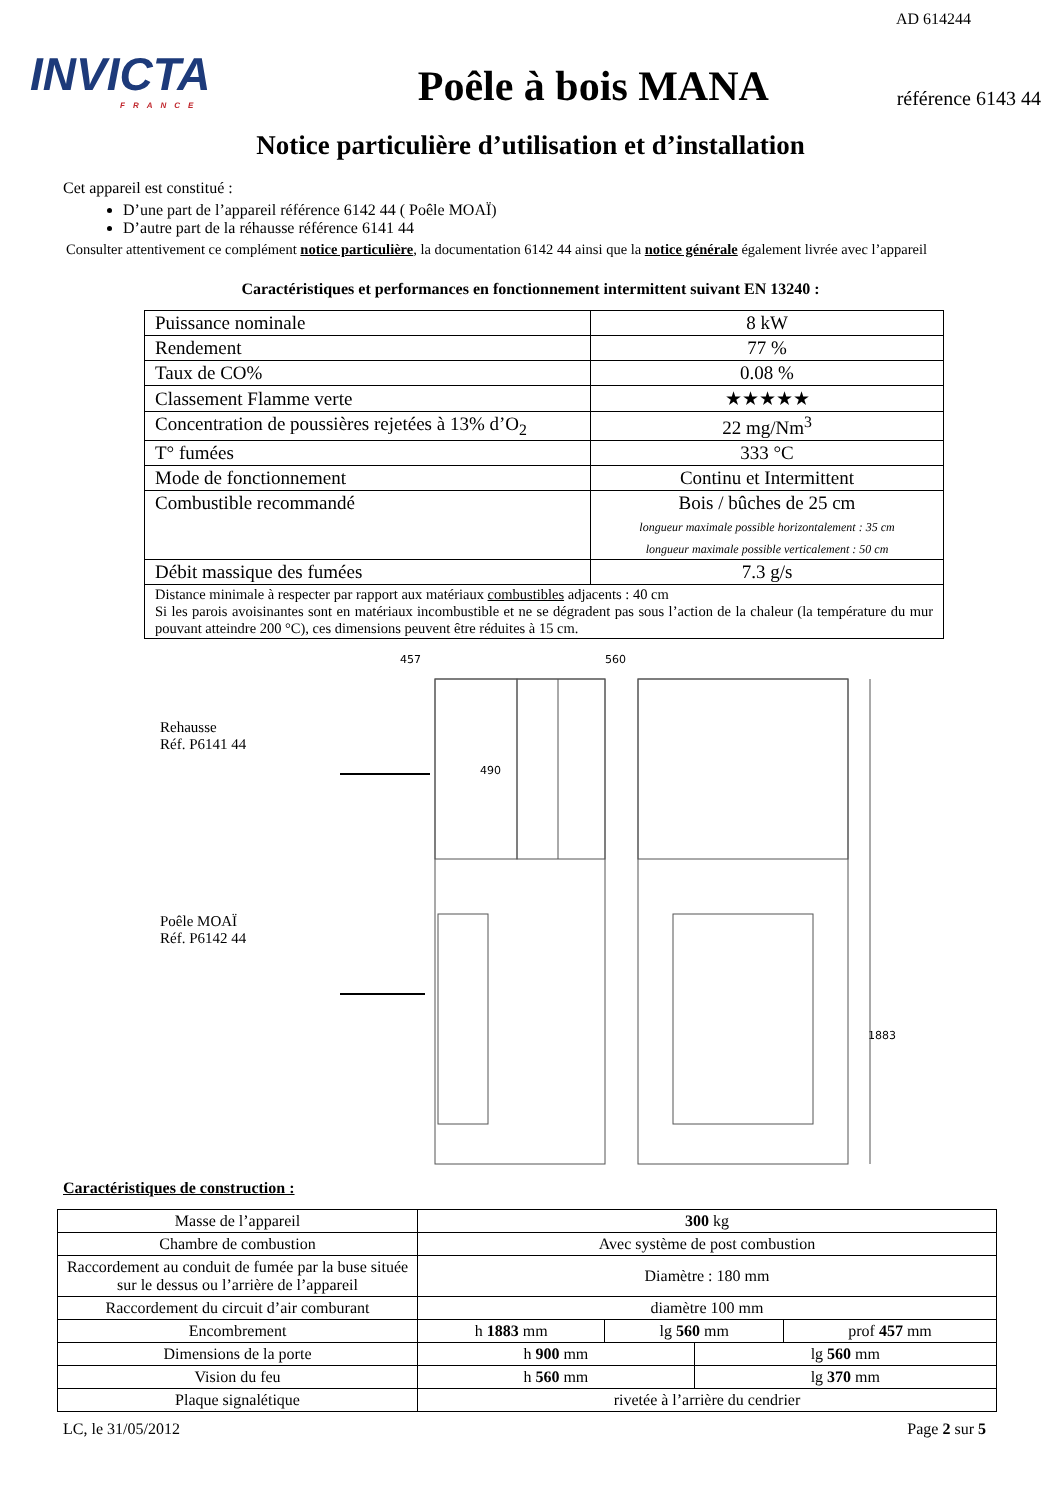AD 614244
INVICTA
FRANCE
Poêle à bois MANA
référence 6143 44
Notice particulière d’utilisation et d’installation
Cet appareil est constitué :
D’une part de l’appareil référence 6142 44 ( Poêle MOAÏ)
D’autre part de la réhausse référence 6141 44
Consulter attentivement ce complément notice particulière, la documentation 6142 44 ainsi que la notice générale également livrée avec l’appareil
Caractéristiques et performances en fonctionnement intermittent suivant EN 13240 :
| Puissance nominale | 8 kW |
| Rendement | 77 % |
| Taux de CO% | 0.08 % |
| Classement Flamme verte | ★★★★★ |
| Concentration de poussières rejetées à 13% d’O<sub>2</sub> | 22 mg/Nm<sup>3</sup> |
| T° fumées | 333 °C |
| Mode de fonctionnement | Continu et Intermittent |
| Combustible recommandé | Bois / bûches de 25 cm longueur maximale possible horizontalement : 35 cm longueur maximale possible verticalement : 50 cm |
| Débit massique des fumées | 7.3 g/s |
| Distance minimale à respecter par rapport aux matériaux combustibles adjacents : 40 cm Si les parois avoisinantes sont en matériaux incombustible et ne se dégradent pas sous l’action de la chaleur (la température du mur pouvant atteindre 200 °C), ces dimensions peuvent être réduites à 15 cm. | |
Rehausse
Réf. P6141 44
Poêle MOAÏ
Réf. P6142 44
457
560
490
1883
Caractéristiques de construction :
| Masse de l’appareil | 300 kg | | | |
| Chambre de combustion | Avec système de post combustion | | | |
| Raccordement au conduit de fumée par la buse située sur le dessus ou l’arrière de l’appareil | Diamètre : 180 mm | | | |
| Raccordement du circuit d’air comburant | diamètre 100 mm | | | |
| Encombrement | h 1883 mm | lg 560 mm | | prof 457 mm |
| Dimensions de la porte | h 900 mm | | lg 560 mm | |
| Vision du feu | h 560 mm | | lg 370 mm | |
| Plaque signalétique | rivetée à l’arrière du cendrier | | | |
LC, le 31/05/2012 Page 2 sur 5